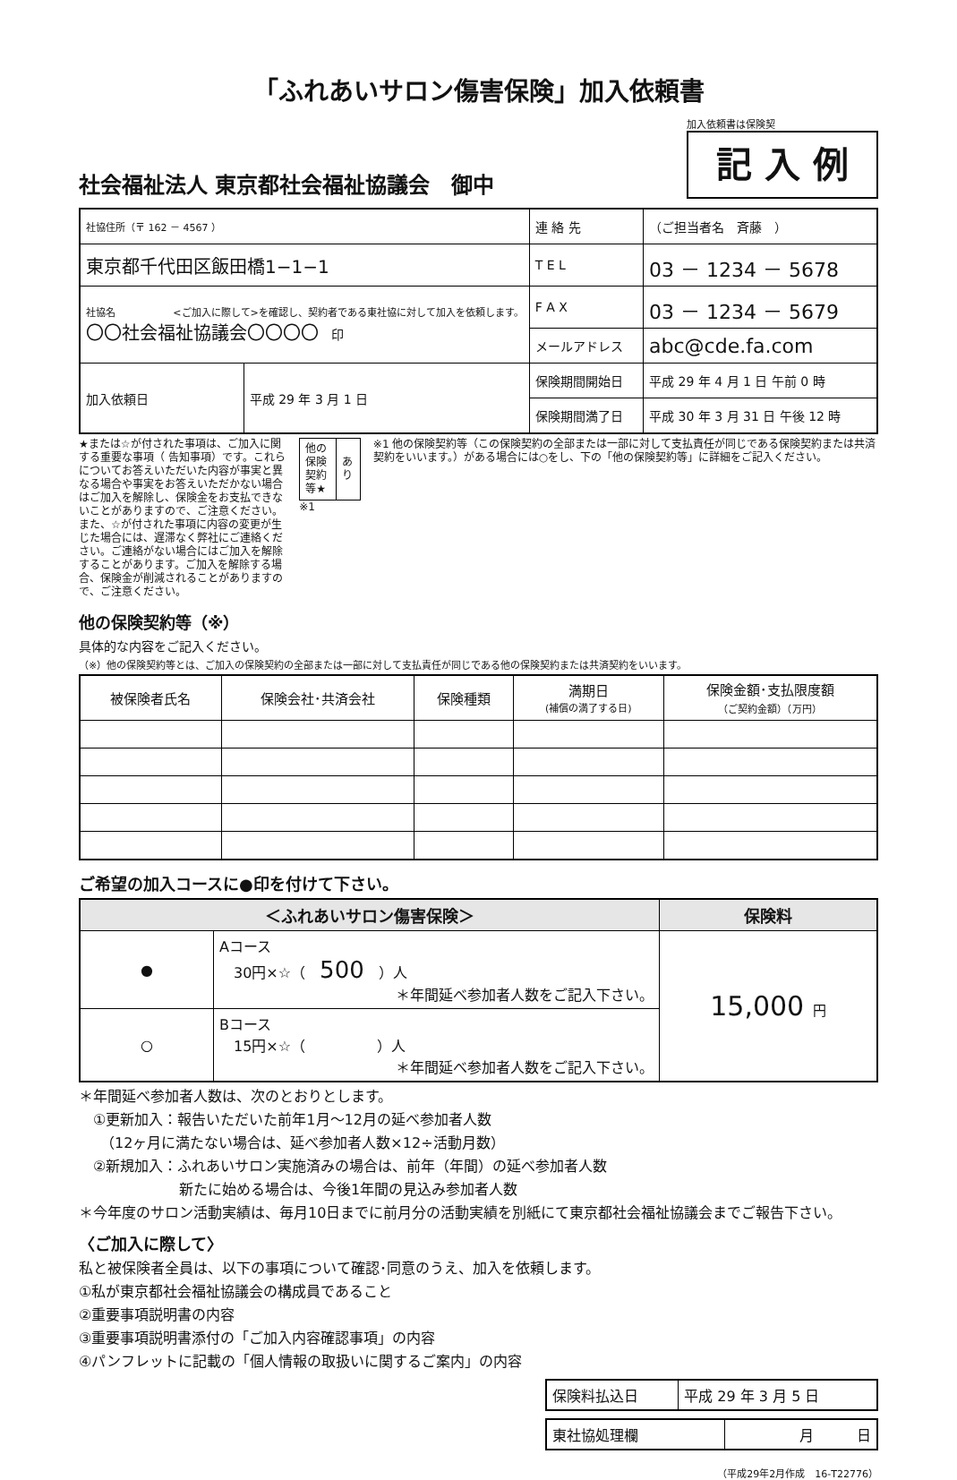「ふれあいサロン傷害保険」加入依頼書
社会福祉法人 東京都社会福祉協議会　御中
加入依頼書は保険契
記 入 例
| 社協住所（〒 162 － 4567 ） | | 連 絡 先 | （ご担当者名 斉藤 ） |
| 東京都千代田区飯田橋1−1−1 | | T E L | 03 － 1234 － 5678 |
| 社協名 <ご加入に際して>を確認し、契約者である東社協に対して加入を依頼します。 〇〇社会福祉協議会〇〇〇〇 印 | | F A X | 03 － 1234 － 5679 |
| | | メールアドレス | abc@cde.fa.com |
| 加入依頼日 | 平成 29 年 3 月 1 日 | 保険期間開始日 | 平成 29 年 4 月 1 日 午前 0 時 |
| | | 保険期間満了日 | 平成 30 年 3 月 31 日 午後 12 時 |
★または☆が付された事項は、ご加入に関する重要な事項（ 告知事項）です。これらについてお答えいただいた内容が事実と異なる場合や事実をお答えいただかない場合はご加入を解除し、保険金をお支払できないことがありますので、ご注意ください。また、☆が付された事項に内容の変更が生じた場合には、遅滞なく弊社にご連絡ください。ご連絡がない場合にはご加入を解除することがあります。ご加入を解除する場合、保険金が削減されることがありますので、ご注意ください。
| 他の保険契約等★ | あり |
※1
※1 他の保険契約等（この保険契約の全部または一部に対して支払責任が同じである保険契約または共済契約をいいます。）がある場合には○をし、下の「他の保険契約等」に詳細をご記入ください。
他の保険契約等（※）
具体的な内容をご記入ください。
（※）他の保険契約等とは、ご加入の保険契約の全部または一部に対して支払責任が同じである他の保険契約または共済契約をいいます。
| 被保険者氏名 | 保険会社･共済会社 | 保険種類 | 満期日 (補償の満了する日) | 保険金額･支払限度額 （ご契約金額）（万円） |
| --- | --- | --- | --- | --- |
ご希望の加入コースに●印を付けて下さい。
| ＜ふれあいサロン傷害保険＞ | | 保険料 |
| --- | --- | --- |
| ● | Aコース 30円×☆（ 500 ）人 ＊年間延べ参加者人数をご記入下さい。 | 15,000 円 |
| ○ | Bコース 15円×☆（ ）人 ＊年間延べ参加者人数をご記入下さい。 | |
＊年間延べ参加者人数は、次のとおりとします。
　①更新加入：報告いただいた前年1月～12月の延べ参加者人数
　　（12ヶ月に満たない場合は、延べ参加者人数×12÷活動月数）
　②新規加入：ふれあいサロン実施済みの場合は、前年（年間）の延べ参加者人数
　　　　　　　新たに始める場合は、今後1年間の見込み参加者人数
＊今年度のサロン活動実績は、毎月10日までに前月分の活動実績を別紙にて東京都社会福祉協議会までご報告下さい。
〈ご加入に際して〉
私と被保険者全員は、以下の事項について確認･同意のうえ、加入を依頼します。
①私が東京都社会福祉協議会の構成員であること
②重要事項説明書の内容
③重要事項説明書添付の「ご加入内容確認事項」の内容
④パンフレットに記載の「個人情報の取扱いに関するご案内」の内容
| 保険料払込日 | 平成 29 年 3 月 5 日 |
| 東社協処理欄 | 月 日 |
（平成29年2月作成　16-T22776）